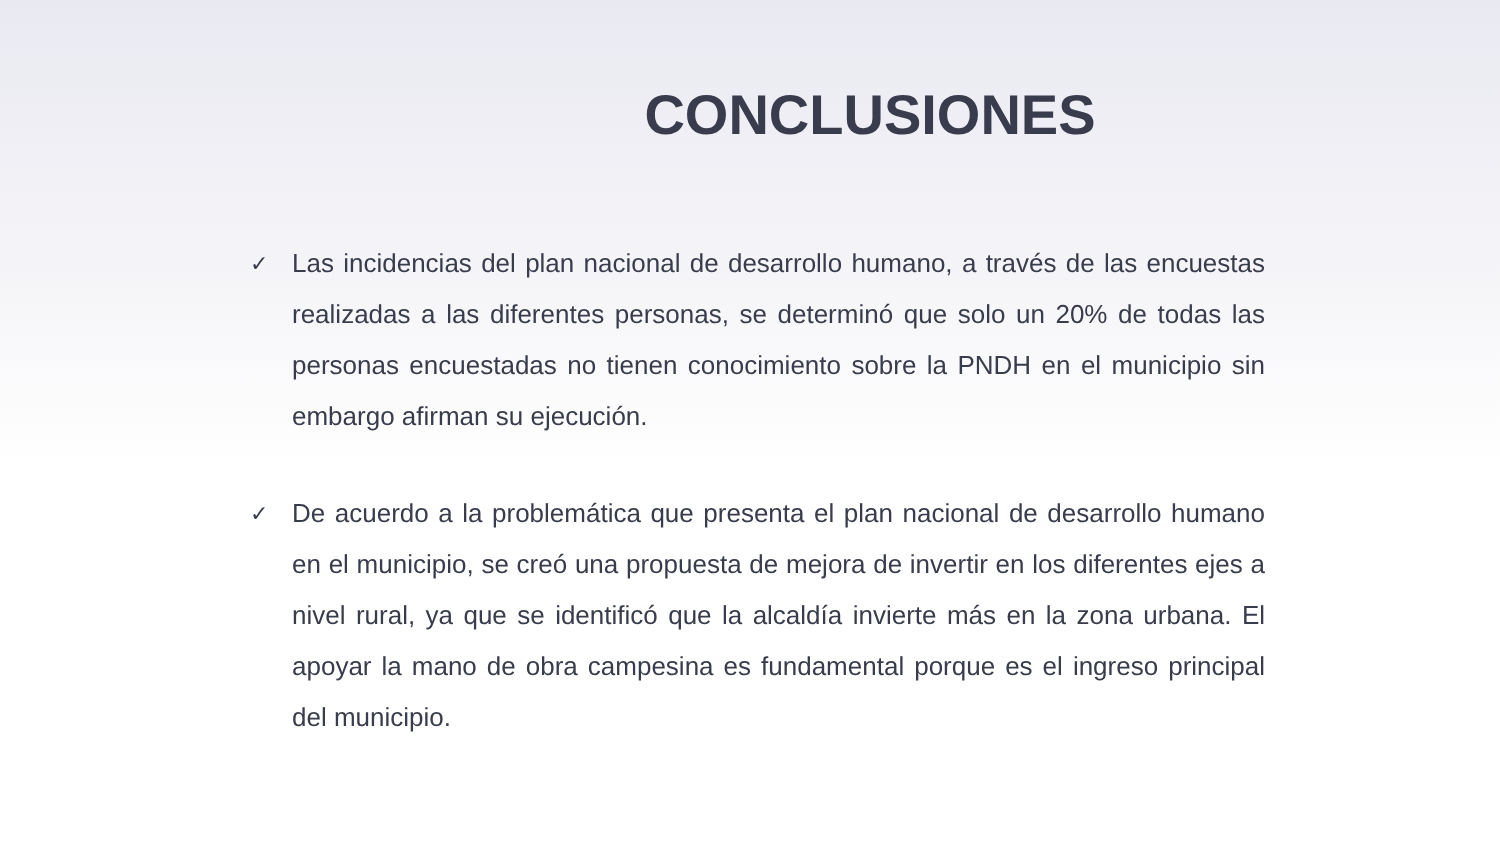CONCLUSIONES
✓ Las incidencias del plan nacional de desarrollo humano, a través de las encuestas realizadas a las diferentes personas, se determinó que solo un 20% de todas las personas encuestadas no tienen conocimiento sobre la PNDH en el municipio sin embargo afirman su ejecución.
✓ De acuerdo a la problemática que presenta el plan nacional de desarrollo humano en el municipio, se creó una propuesta de mejora de invertir en los diferentes ejes a nivel rural, ya que se identificó que la alcaldía invierte más en la zona urbana. El apoyar la mano de obra campesina es fundamental porque es el ingreso principal del municipio.